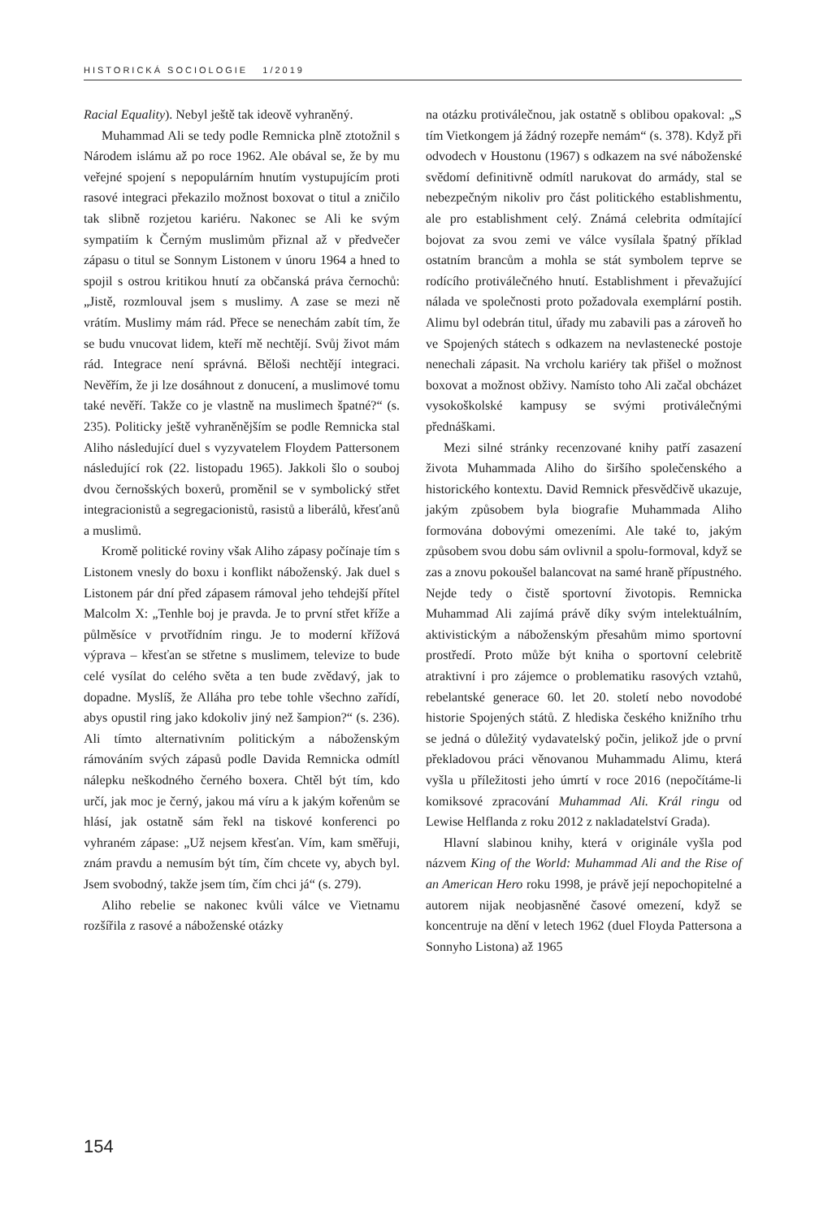HISTORICKÁ SOCIOLOGIE 1/2019
Racial Equality). Nebyl ještě tak ideově vyhraněný.
Muhammad Ali se tedy podle Remnicka plně ztotožnil s Národem islámu až po roce 1962. Ale obával se, že by mu veřejné spojení s nepopulárním hnutím vystupujícím proti rasové integraci překazilo možnost boxovat o titul a zničilo tak slibně rozjetou kariéru. Nakonec se Ali ke svým sympatiím k Černým muslimům přiznal až v předvečer zápasu o titul se Sonnym Listonem v únoru 1964 a hned to spojil s ostrou kritikou hnutí za občanská práva černochů: „Jistě, rozmlouval jsem s muslimy. A zase se mezi ně vrátím. Muslimy mám rád. Přece se nenechám zabít tím, že se budu vnucovat lidem, kteří mě nechtějí. Svůj život mám rád. Integrace není správná. Běloši nechtějí integraci. Nevěřím, že ji lze dosáhnout z donucení, a muslimové tomu také nevěří. Takže co je vlastně na muslimech špatné?“ (s. 235). Politicky ještě vyhraněnějším se podle Remnicka stal Aliho následující duel s vyzyvatelem Floydem Pattersonem následující rok (22. listopadu 1965). Jakkoli šlo o souboj dvou černošských boxerů, proměnil se v symbolický střet integracionistů a segregacionistů, rasistů a liberálů, křesťanů a muslimů.
Kromě politické roviny však Aliho zápasy počínaje tím s Listonem vnesly do boxu i konflikt náboženský. Jak duel s Listonem pár dní před zápasem rámoval jeho tehdejší přítel Malcolm X: „Tenhle boj je pravda. Je to první střet kříže a půlměsíce v prvotřídním ringu. Je to moderní křížová výprava – křesťan se střetne s muslimem, televize to bude celé vysílat do celého světa a ten bude zvědavý, jak to dopadne. Myslíš, že Alláha pro tebe tohle všechno zařídí, abys opustil ring jako kdokoliv jiný než šampion?“ (s. 236). Ali tímto alternativním politickým a náboženským rámováním svých zápasů podle Davida Remnicka odmítl nálepku neškodného černého boxera. Chtěl být tím, kdo určí, jak moc je černý, jakou má víru a k jakým kořenům se hlásí, jak ostatně sám řekl na tiskové konferenci po vyhraném zápase: „Už nejsem křesťan. Vím, kam směřuji, znám pravdu a nemusím být tím, čím chcete vy, abych byl. Jsem svobodný, takže jsem tím, čím chci já“ (s. 279).
Aliho rebelie se nakonec kvůli válce ve Vietnamu rozšířila z rasové a náboženské otázky
na otázku protiválečnou, jak ostatně s oblibou opakoval: „S tím Vietkongem já žádný rozepře nemám“ (s. 378). Když při odvodech v Houstonu (1967) s odkazem na své náboženské svědomí definitivně odmítl narukovat do armády, stal se nebezpečným nikoliv pro část politického establishmentu, ale pro establishment celý. Známá celebrita odmítající bojovat za svou zemi ve válce vysílala špatný příklad ostatním brancům a mohla se stát symbolem teprve se rodícího protiválečného hnutí. Establishment i převažující nálada ve společnosti proto požadovala exemplární postih. Alimu byl odebrán titul, úřady mu zabavili pas a zároveň ho ve Spojených státech s odkazem na nevlastenecké postoje nenechali zápasit. Na vrcholu kariéry tak přišel o možnost boxovat a možnost obživy. Namísto toho Ali začal obcházet vysokoškolské kampusy se svými protiválečnými přednáškami.
Mezi silné stránky recenzované knihy patří zasazení života Muhammada Aliho do širšího společenského a historického kontextu. David Remnick přesvědčivě ukazuje, jakým způsobem byla biografie Muhammada Aliho formována dobovými omezeními. Ale také to, jakým způsobem svou dobu sám ovlivnil a spolu-formoval, když se zas a znovu pokoušel balancovat na samé hraně přípustného. Nejde tedy o čistě sportovní životopis. Remnicka Muhammad Ali zajímá právě díky svým intelektuálním, aktivistickým a náboženským přesahům mimo sportovní prostředí. Proto může být kniha o sportovní celebritě atraktivní i pro zájemce o problematiku rasových vztahů, rebelantské generace 60. let 20. století nebo novodobé historie Spojených států. Z hlediska českého knižního trhu se jedná o důležitý vydavatelský počin, jelikož jde o první překladovou práci věnovanou Muhammadu Alimu, která vyšla u příležitosti jeho úmrtí v roce 2016 (nepočítáme-li komiksové zpracování Muhammad Ali. Král ringu od Lewise Helflanda z roku 2012 z nakladatelství Grada).
Hlavní slabinou knihy, která v originále vyšla pod názvem King of the World: Muhammad Ali and the Rise of an American Hero roku 1998, je právě její nepochopitelné a autorem nijak neobjasněné časové omezení, když se koncentruje na dění v letech 1962 (duel Floyda Pattersona a Sonnyho Listona) až 1965
154